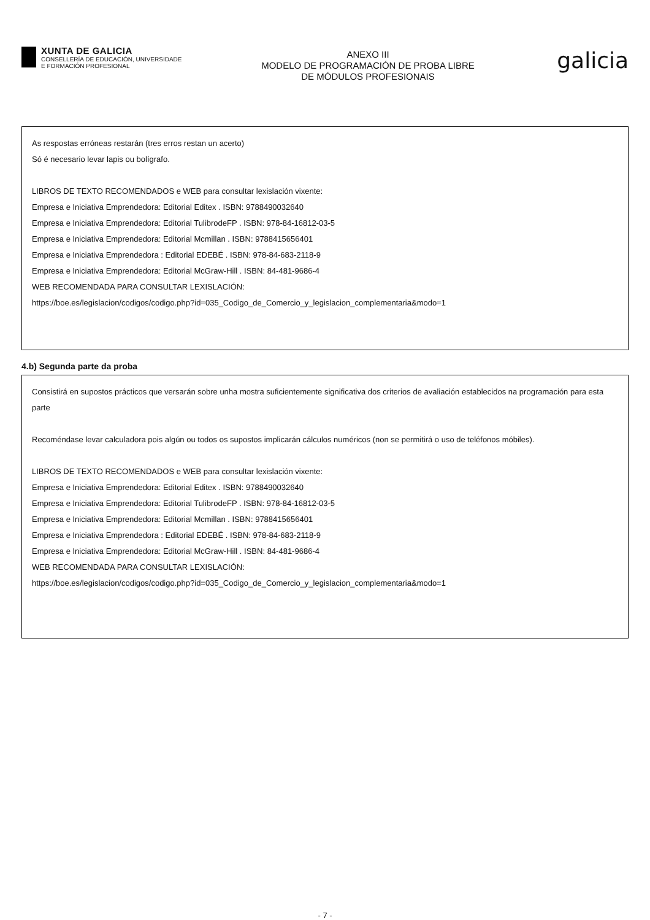XUNTA DE GALICIA
CONSELLERÍA DE EDUCACIÓN, UNIVERSIDADE
E FORMACIÓN PROFESIONAL
ANEXO III
MODELO DE PROGRAMACIÓN DE PROBA LIBRE
DE MÓDULOS PROFESIONAIS
galicia
As respostas erróneas restarán (tres erros restan un acerto)
Só é necesario levar lapis ou bolígrafo.
LIBROS DE TEXTO RECOMENDADOS e WEB para consultar lexislación vixente:
Empresa e Iniciativa Emprendedora: Editorial Editex . ISBN: 9788490032640
Empresa e Iniciativa Emprendedora: Editorial TulibrodeFP . ISBN: 978-84-16812-03-5
Empresa e Iniciativa Emprendedora: Editorial Mcmillan . ISBN: 9788415656401
Empresa e Iniciativa Emprendedora : Editorial EDEBÉ . ISBN: 978-84-683-2118-9
Empresa e Iniciativa Emprendedora: Editorial McGraw-Hill . ISBN: 84-481-9686-4
WEB RECOMENDADA PARA CONSULTAR LEXISLACIÓN:
https://boe.es/legislacion/codigos/codigo.php?id=035_Codigo_de_Comercio_y_legislacion_complementaria&modo=1
4.b) Segunda parte da proba
Consistirá en supostos prácticos que versarán sobre unha mostra suficientemente significativa dos criterios de avaliación establecidos na programación para esta parte
Recoméndase levar calculadora pois algún ou todos os supostos implicarán cálculos numéricos (non se permitirá o uso de teléfonos móbiles).
LIBROS DE TEXTO RECOMENDADOS e WEB para consultar lexislación vixente:
Empresa e Iniciativa Emprendedora: Editorial Editex . ISBN: 9788490032640
Empresa e Iniciativa Emprendedora: Editorial TulibrodeFP . ISBN: 978-84-16812-03-5
Empresa e Iniciativa Emprendedora: Editorial Mcmillan . ISBN: 9788415656401
Empresa e Iniciativa Emprendedora : Editorial EDEBÉ . ISBN: 978-84-683-2118-9
Empresa e Iniciativa Emprendedora: Editorial McGraw-Hill . ISBN: 84-481-9686-4
WEB RECOMENDADA PARA CONSULTAR LEXISLACIÓN:
https://boe.es/legislacion/codigos/codigo.php?id=035_Codigo_de_Comercio_y_legislacion_complementaria&modo=1
- 7 -